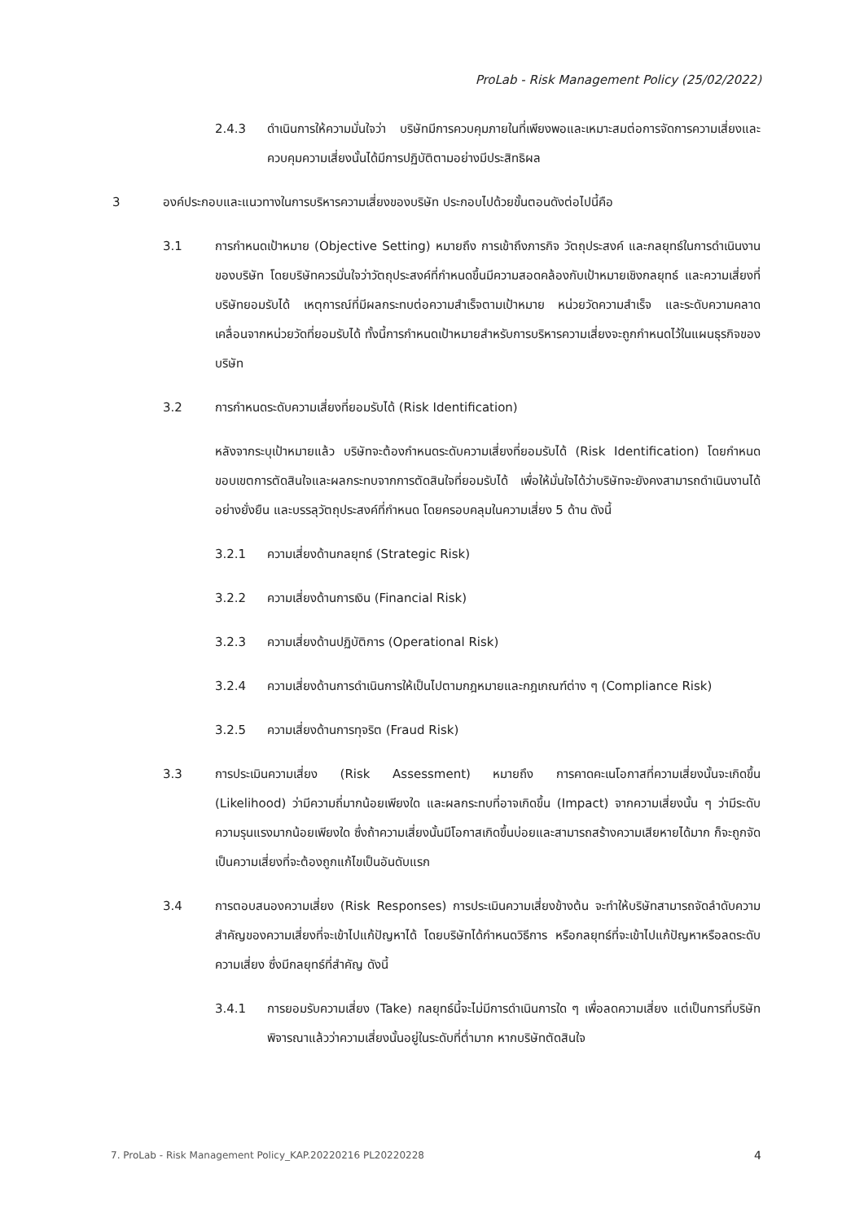ProLab - Risk Management Policy (25/02/2022)
2.4.3 ดำเนินการให้ความมั่นใจว่า บริษัทมีการควบคุมภายในที่เพียงพอและเหมาะสมต่อการจัดการความเสี่ยงและควบคุมความเสี่ยงนั้นได้มีการปฏิบัติตามอย่างมีประสิทธิผล
3 องค์ประกอบและแนวทางในการบริหารความเสี่ยงของบริษัท ประกอบไปด้วยขั้นตอนดังต่อไปนี้คือ
3.1 การกำหนดเป้าหมาย (Objective Setting) หมายถึง การเข้าถึงภารกิจ วัตถุประสงค์ และกลยุทธ์ในการดำเนินงานของบริษัท โดยบริษัทควรมั่นใจว่าวัตถุประสงค์ที่กำหนดขึ้นมีความสอดคล้องกับเป้าหมายเชิงกลยุทธ์ และความเสี่ยงที่บริษัทยอมรับได้ เหตุการณ์ที่มีผลกระทบต่อความสำเร็จตามเป้าหมาย หน่วยวัดความสำเร็จ และระดับความคลาดเคลื่อนจากหน่วยวัดที่ยอมรับได้ ทั้งนี้การกำหนดเป้าหมายสำหรับการบริหารความเสี่ยงจะถูกกำหนดไว้ในแผนธุรกิจของบริษัท
3.2 การกำหนดระดับความเสี่ยงที่ยอมรับได้ (Risk Identification)
หลังจากระบุเป้าหมายแล้ว บริษัทจะต้องกำหนดระดับความเสี่ยงที่ยอมรับได้ (Risk Identification) โดยกำหนดขอบเขตการตัดสินใจและผลกระทบจากการตัดสินใจที่ยอมรับได้ เพื่อให้มั่นใจได้ว่าบริษัทจะยังคงสามารถดำเนินงานได้อย่างยั่งยืน และบรรลุวัตถุประสงค์ที่กำหนด โดยครอบคลุมในความเสี่ยง 5 ด้าน ดังนี้
3.2.1 ความเสี่ยงด้านกลยุทธ์ (Strategic Risk)
3.2.2 ความเสี่ยงด้านการเงิน (Financial Risk)
3.2.3 ความเสี่ยงด้านปฏิบัติการ (Operational Risk)
3.2.4 ความเสี่ยงด้านการดำเนินการให้เป็นไปตามกฎหมายและกฎเกณฑ์ต่าง ๆ (Compliance Risk)
3.2.5 ความเสี่ยงด้านการทุจริต (Fraud Risk)
3.3 การประเมินความเสี่ยง (Risk Assessment) หมายถึง การคาดคะเนโอกาสที่ความเสี่ยงนั้นจะเกิดขึ้น (Likelihood) ว่ามีความถี่มากน้อยเพียงใด และผลกระทบที่อาจเกิดขึ้น (Impact) จากความเสี่ยงนั้น ๆ ว่ามีระดับความรุนแรงมากน้อยเพียงใด ซึ่งถ้าความเสี่ยงนั้นมีโอกาสเกิดขึ้นบ่อยและสามารถสร้างความเสียหายได้มาก ก็จะถูกจัดเป็นความเสี่ยงที่จะต้องถูกแก้ไขเป็นอันดับแรก
3.4 การตอบสนองความเสี่ยง (Risk Responses) การประเมินความเสี่ยงข้างต้น จะทำให้บริษัทสามารถจัดลำดับความสำคัญของความเสี่ยงที่จะเข้าไปแก้ปัญหาได้ โดยบริษัทได้กำหนดวิธีการ หรือกลยุทธ์ที่จะเข้าไปแก้ปัญหาหรือลดระดับความเสี่ยง ซึ่งมีกลยุทธ์ที่สำคัญ ดังนี้
3.4.1 การยอมรับความเสี่ยง (Take) กลยุทธ์นี้จะไม่มีการดำเนินการใด ๆ เพื่อลดความเสี่ยง แต่เป็นการที่บริษัทพิจารณาแล้วว่าความเสี่ยงนั้นอยู่ในระดับที่ต่ำมาก หากบริษัทตัดสินใจ
7. ProLab - Risk Management Policy_KAP.20220216 PL20220228 4